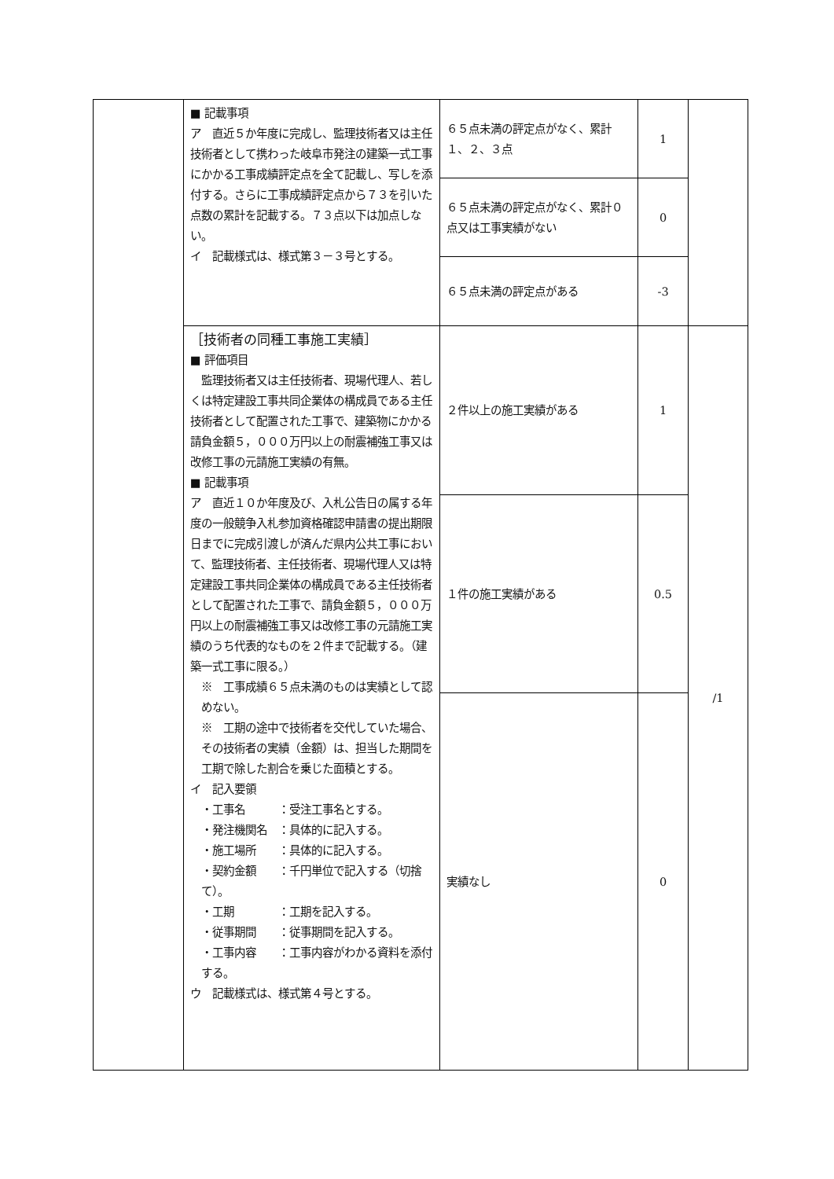| | ■ 記載事項 ア 直近５か年度に完成し、監理技術者又は主任技術者として携わった岐阜市発注の建築一式工事にかかる工事成績評定点を全て記載し、写しを添付する。さらに工事成績評定点から７３を引いた点数の累計を記載する。７３点以下は加点しない。 イ 記載様式は、様式第３－３号とする。 | ６５点未満の評定点がなく、累計１、２、３点 | 1 | |
| | | ６５点未満の評定点がなく、累計０点又は工事実績がない | 0 | |
| | | ６５点未満の評定点がある | -3 | |
| | ［技術者の同種工事施工実績］ ■ 評価項目 監理技術者又は主任技術者、現場代理人、若しくは特定建設工事共同企業体の構成員である主任技術者として配置された工事で、建築物にかかる請負金額５，０００万円以上の耐震補強工事又は改修工事の元請施工実績の有無。 ■ 記載事項 ア 直近１０か年度及び、入札公告日の属する年度の一般競争入札参加資格確認申請書の提出期限日までに完成引渡しが済んだ県内公共工事において、監理技術者、主任技術者、現場代理人又は特定建設工事共同企業体の構成員である主任技術者として配置された工事で、請負金額５，０００万円以上の耐震補強工事又は改修工事の元請施工実績のうち代表的なものを２件まで記載する。（建築一式工事に限る。） ※ 工事成績６５点未満のものは実績として認めない。 ※ 工期の途中で技術者を交代していた場合、その技術者の実績（金額）は、担当した期間を工期で除した割合を乗じた面積とする。 イ 記入要領 ・工事名 ：受注工事名とする。 ・発注機関名 ：具体的に記入する。 ・施工場所 ：具体的に記入する。 ・契約金額 ：千円単位で記入する（切捨て）。 ・工期 ：工期を記入する。 ・従事期間 ：従事期間を記入する。 ・工事内容 ：工事内容がわかる資料を添付する。 ウ 記載様式は、様式第４号とする。 | ２件以上の施工実績がある | 1 | /1 |
| | | １件の施工実績がある | 0.5 | |
| | | 実績なし | 0 | |